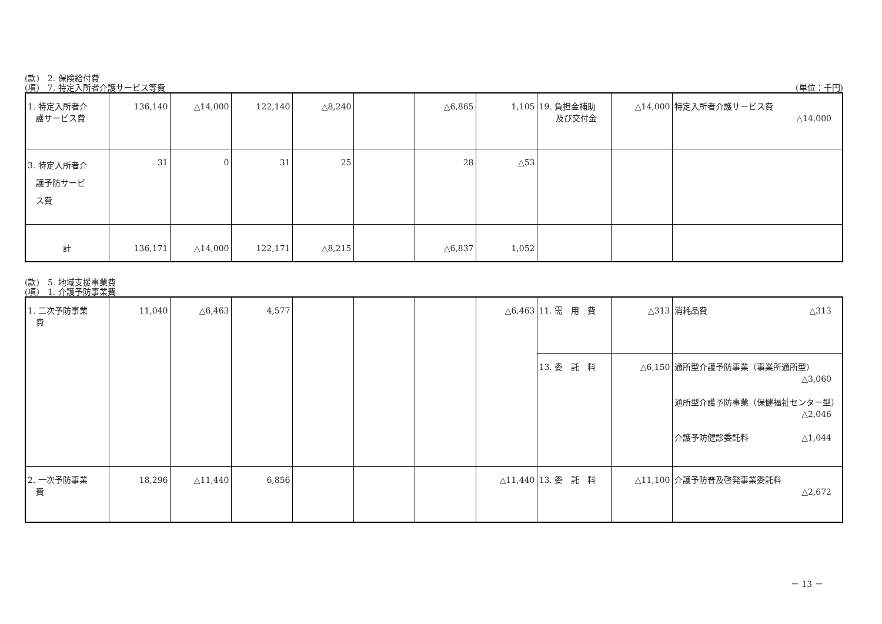(款)　2. 保険給付費
(項)　7. 特定入所者介護サービス等費 (単位：千円)
| 1. 特定入所者介 護サービス費 | 136,140 | △14,000 | 122,140 | △8,240 | | △6,865 | 1,105 | 19. 負担金補助 及び交付金 | △14,000 | 特定入所者介護サービス費 △14,000 |
| 3. 特定入所者介 護予防サービ ス費 | 31 | 0 | 31 | 25 | | 28 | △53 | | | |
| 計 | 136,171 | △14,000 | 122,171 | △8,215 | | △6,837 | 1,052 | | | |
(款)　5. 地域支援事業費
(項)　1. 介護予防事業費
| 1. 二次予防事業 費 | 11,040 | △6,463 | 4,577 | | | | △6,463 | 11. 需 用 費 | △313 | 消耗品費 △313 |
| | | | | | | | | 13. 委 託 料 | △6,150 | 通所型介護予防事業（事業所通所型） △3,060 通所型介護予防事業（保健福祉センター型） △2,046 介護予防健診委託料 △1,044 |
| 2. 一次予防事業 費 | 18,296 | △11,440 | 6,856 | | | | △11,440 | 13. 委 託 料 | △11,100 | 介護予防普及啓発事業委託料 △2,672 |
－ 13 －